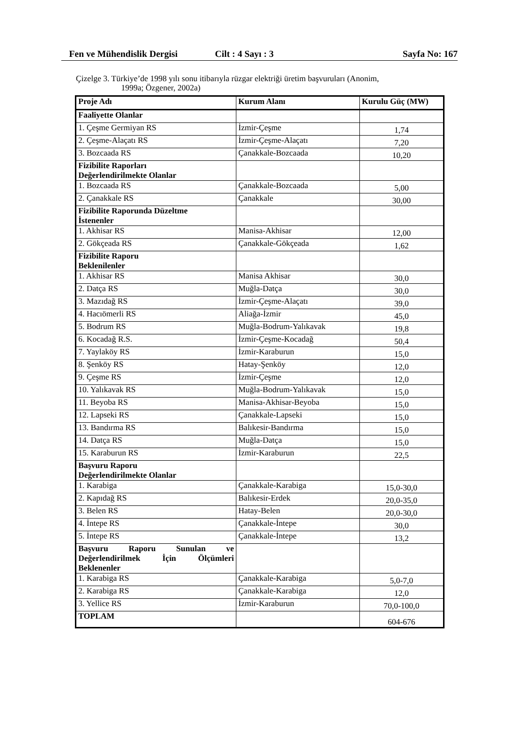Fen ve Mühendislik Dergisi Cilt : 4 Sayı : 3 Sayfa No: 167
Çizelge 3. Türkiye’de 1998 yılı sonu itibarıyla rüzgar elektriği üretim başvuruları (Anonim,
1999a; Özgener, 2002a)
| Proje Adı | Kurum Alanı | Kurulu Güç (MW) |
| --- | --- | --- |
| Faaliyette Olanlar | | |
| 1. Çeşme Germiyan RS | İzmir-Çeşme | 1,74 |
| 2. Çeşme-Alaçatı RS | İzmir-Çeşme-Alaçatı | 7,20 |
| 3. Bozcaada RS | Çanakkale-Bozcaada | 10,20 |
| Fizibilite Raporları Değerlendirilmekte Olanlar | | |
| 1. Bozcaada RS | Çanakkale-Bozcaada | 5,00 |
| 2. Çanakkale RS | Çanakkale | 30,00 |
| Fizibilite Raporunda Düzeltme İstenenler | | |
| 1. Akhisar RS | Manisa-Akhisar | 12,00 |
| 2. Gökçeada RS | Çanakkale-Gökçeada | 1,62 |
| Fizibilite Raporu Beklenilenler | | |
| 1. Akhisar RS | Manisa Akhisar | 30,0 |
| 2. Datça RS | Muğla-Datça | 30,0 |
| 3. Mazıdağ RS | İzmir-Çeşme-Alaçatı | 39,0 |
| 4. Hacıömerli RS | Aliağa-İzmir | 45,0 |
| 5. Bodrum RS | Muğla-Bodrum-Yalıkavak | 19,8 |
| 6. Kocadağ R.S. | İzmir-Çeşme-Kocadağ | 50,4 |
| 7. Yaylaköy RS | İzmir-Karaburun | 15,0 |
| 8. Şenköy RS | Hatay-Şenköy | 12,0 |
| 9. Çeşme RS | İzmir-Çeşme | 12,0 |
| 10. Yalıkavak RS | Muğla-Bodrum-Yalıkavak | 15,0 |
| 11. Beyoba RS | Manisa-Akhisar-Beyoba | 15,0 |
| 12. Lapseki RS | Çanakkale-Lapseki | 15,0 |
| 13. Bandırma RS | Balıkesir-Bandırma | 15,0 |
| 14. Datça RS | Muğla-Datça | 15,0 |
| 15. Karaburun RS | İzmir-Karaburun | 22,5 |
| Başvuru Raporu Değerlendirilmekte Olanlar | | |
| 1. Karabiga | Çanakkale-Karabiga | 15,0-30,0 |
| 2. Kapıdağ RS | Balıkesir-Erdek | 20,0-35,0 |
| 3. Belen RS | Hatay-Belen | 20,0-30,0 |
| 4. İntepe RS | Çanakkale-İntepe | 30,0 |
| 5. İntepe RS | Çanakkale-İntepe | 13,2 |
| Başvuru Raporu Sunulan ve Değerlendirilmek İçin Ölçümleri Beklenenler | | |
| 1. Karabiga RS | Çanakkale-Karabiga | 5,0-7,0 |
| 2. Karabiga RS | Çanakkale-Karabiga | 12,0 |
| 3. Yellice RS | İzmir-Karaburun | 70,0-100,0 |
| TOPLAM | | 604-676 |